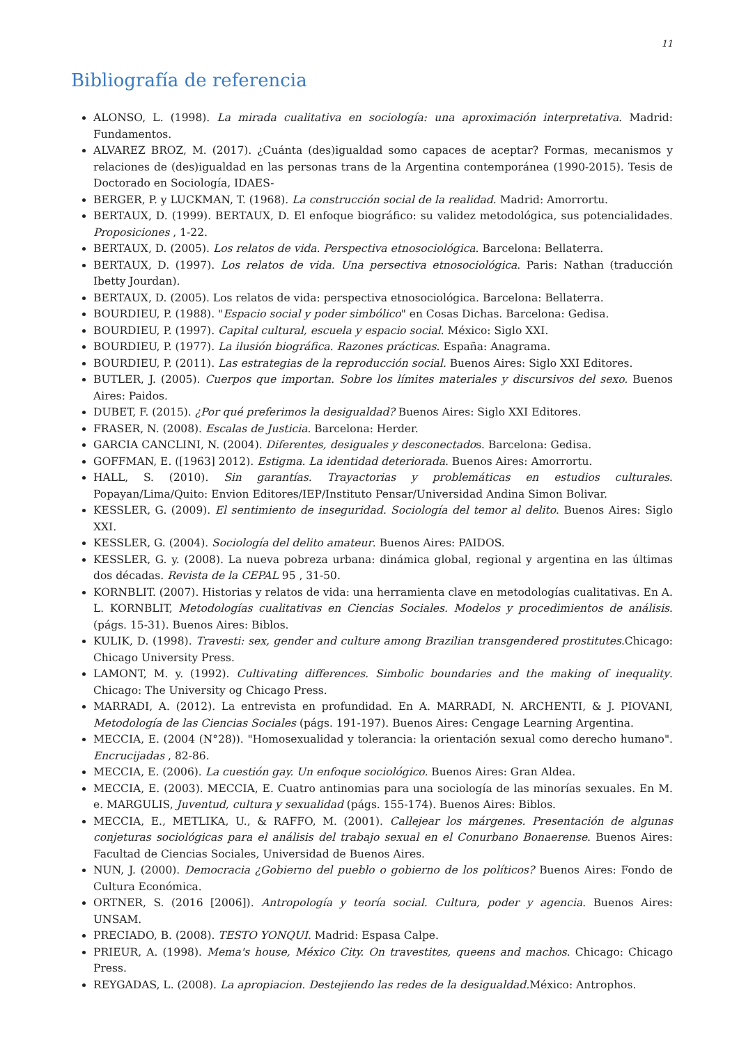11
Bibliografía de referencia
ALONSO, L. (1998). La mirada cualitativa en sociología: una aproximación interpretativa. Madrid: Fundamentos.
ALVAREZ BROZ, M. (2017). ¿Cuánta (des)igualdad somo capaces de aceptar? Formas, mecanismos y relaciones de (des)igualdad en las personas trans de la Argentina contemporánea (1990-2015). Tesis de Doctorado en Sociología, IDAES-
BERGER, P. y LUCKMAN, T. (1968). La construcción social de la realidad. Madrid: Amorrortu.
BERTAUX, D. (1999). BERTAUX, D. El enfoque biográfico: su validez metodológica, sus potencialidades. Proposiciones , 1-22.
BERTAUX, D. (2005). Los relatos de vida. Perspectiva etnosociológica. Barcelona: Bellaterra.
BERTAUX, D. (1997). Los relatos de vida. Una persectiva etnosociológica. Paris: Nathan (traducción Ibetty Jourdan).
BERTAUX, D. (2005). Los relatos de vida: perspectiva etnosociológica. Barcelona: Bellaterra.
BOURDIEU, P. (1988). "Espacio social y poder simbólico" en Cosas Dichas. Barcelona: Gedisa.
BOURDIEU, P. (1997). Capital cultural, escuela y espacio social. México: Siglo XXI.
BOURDIEU, P. (1977). La ilusión biográfica. Razones prácticas. España: Anagrama.
BOURDIEU, P. (2011). Las estrategias de la reproducción social. Buenos Aires: Siglo XXI Editores.
BUTLER, J. (2005). Cuerpos que importan. Sobre los límites materiales y discursivos del sexo. Buenos Aires: Paidos.
DUBET, F. (2015). ¿Por qué preferimos la desigualdad? Buenos Aires: Siglo XXI Editores.
FRASER, N. (2008). Escalas de Justicia. Barcelona: Herder.
GARCIA CANCLINI, N. (2004). Diferentes, desiguales y desconectados. Barcelona: Gedisa.
GOFFMAN, E. ([1963] 2012). Estigma. La identidad deteriorada. Buenos Aires: Amorrortu.
HALL, S. (2010). Sin garantías. Trayactorias y problemáticas en estudios culturales. Popayan/Lima/Quito: Envion Editores/IEP/Instituto Pensar/Universidad Andina Simon Bolivar.
KESSLER, G. (2009). El sentimiento de inseguridad. Sociología del temor al delito. Buenos Aires: Siglo XXI.
KESSLER, G. (2004). Sociología del delito amateur. Buenos Aires: PAIDOS.
KESSLER, G. y. (2008). La nueva pobreza urbana: dinámica global, regional y argentina en las últimas dos décadas. Revista de la CEPAL 95 , 31-50.
KORNBLIT. (2007). Historias y relatos de vida: una herramienta clave en metodologías cualitativas. En A. L. KORNBLIT, Metodologías cualitativas en Ciencias Sociales. Modelos y procedimientos de análisis. (págs. 15-31). Buenos Aires: Biblos.
KULIK, D. (1998). Travesti: sex, gender and culture among Brazilian transgendered prostitutes.Chicago: Chicago University Press.
LAMONT, M. y. (1992). Cultivating differences. Simbolic boundaries and the making of inequality. Chicago: The University og Chicago Press.
MARRADI, A. (2012). La entrevista en profundidad. En A. MARRADI, N. ARCHENTI, & J. PIOVANI, Metodología de las Ciencias Sociales (págs. 191-197). Buenos Aires: Cengage Learning Argentina.
MECCIA, E. (2004 (N°28)). "Homosexualidad y tolerancia: la orientación sexual como derecho humano". Encrucijadas , 82-86.
MECCIA, E. (2006). La cuestión gay. Un enfoque sociológico. Buenos Aires: Gran Aldea.
MECCIA, E. (2003). MECCIA, E. Cuatro antinomias para una sociología de las minorías sexuales. En M. e. MARGULIS, Juventud, cultura y sexualidad (págs. 155-174). Buenos Aires: Biblos.
MECCIA, E., METLIKA, U., & RAFFO, M. (2001). Callejear los márgenes. Presentación de algunas conjeturas sociológicas para el análisis del trabajo sexual en el Conurbano Bonaerense. Buenos Aires: Facultad de Ciencias Sociales, Universidad de Buenos Aires.
NUN, J. (2000). Democracia ¿Gobierno del pueblo o gobierno de los políticos? Buenos Aires: Fondo de Cultura Económica.
ORTNER, S. (2016 [2006]). Antropología y teoría social. Cultura, poder y agencia. Buenos Aires: UNSAM.
PRECIADO, B. (2008). TESTO YONQUI. Madrid: Espasa Calpe.
PRIEUR, A. (1998). Mema's house, México City. On travestites, queens and machos. Chicago: Chicago Press.
REYGADAS, L. (2008). La apropiacion. Destejiendo las redes de la desigualdad. México: Antrophos.